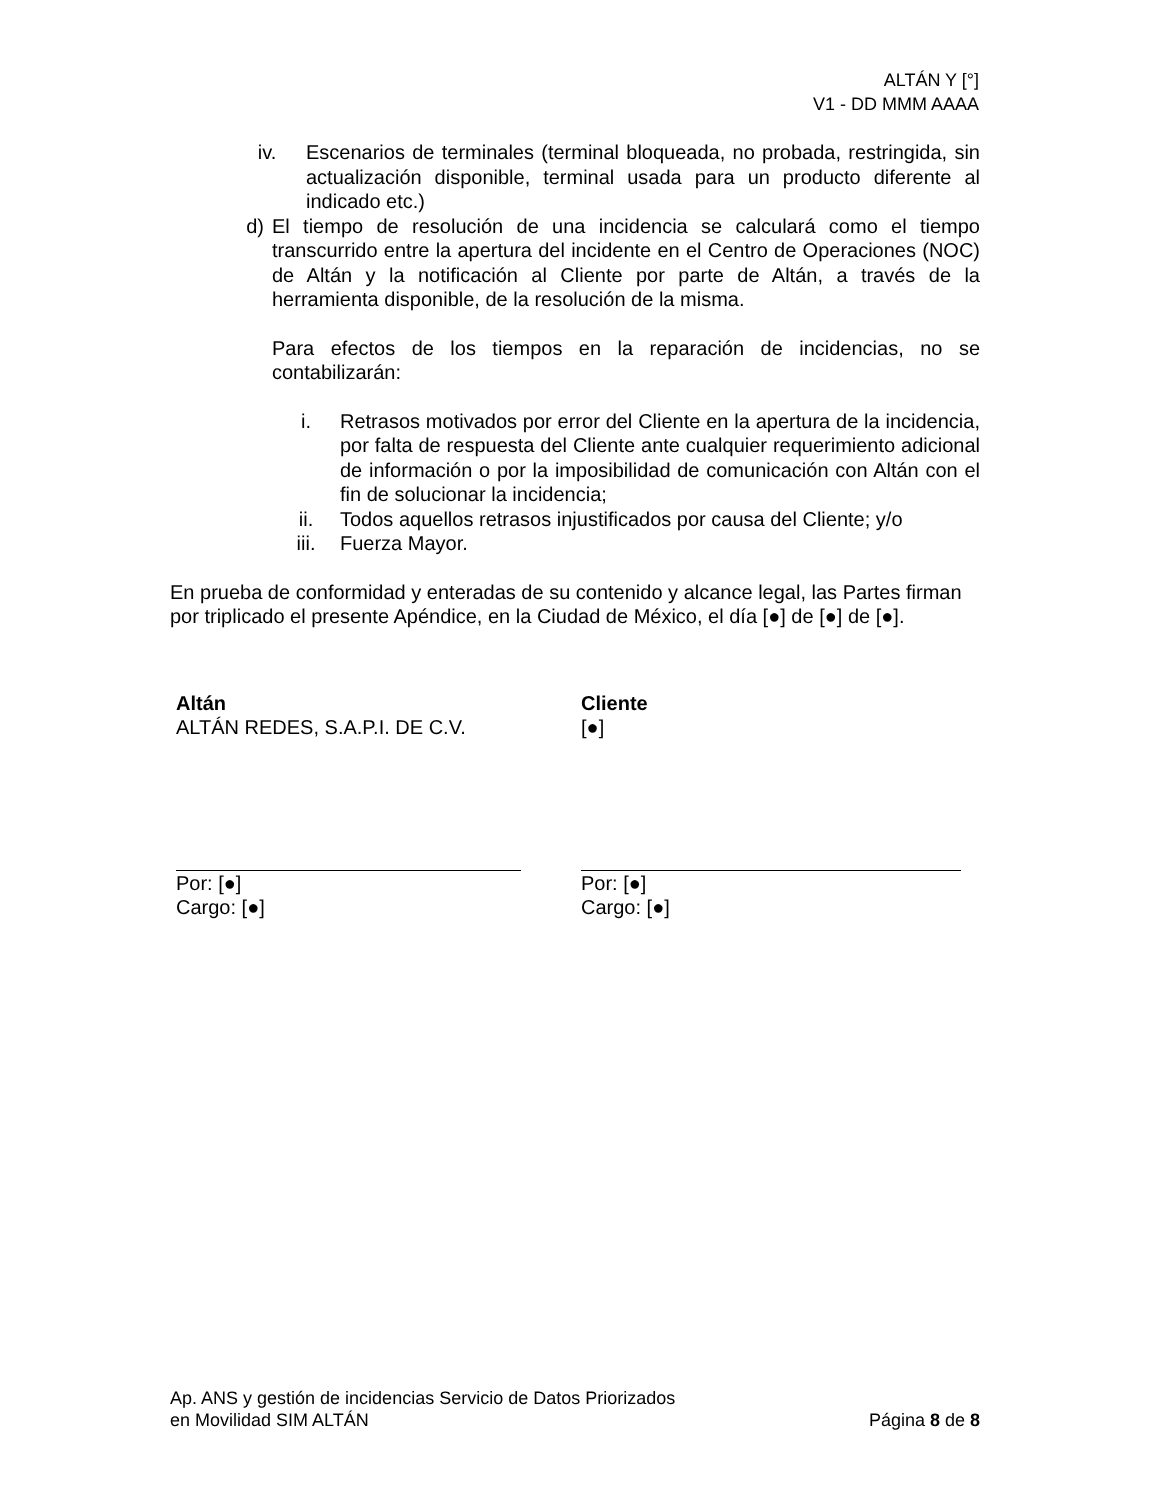ALTÁN Y [°]
V1 - DD MMM AAAA
iv. Escenarios de terminales (terminal bloqueada, no probada, restringida, sin actualización disponible, terminal usada para un producto diferente al indicado etc.)
d) El tiempo de resolución de una incidencia se calculará como el tiempo transcurrido entre la apertura del incidente en el Centro de Operaciones (NOC) de Altán y la notificación al Cliente por parte de Altán, a través de la herramienta disponible, de la resolución de la misma.
Para efectos de los tiempos en la reparación de incidencias, no se contabilizarán:
i. Retrasos motivados por error del Cliente en la apertura de la incidencia, por falta de respuesta del Cliente ante cualquier requerimiento adicional de información o por la imposibilidad de comunicación con Altán con el fin de solucionar la incidencia;
ii. Todos aquellos retrasos injustificados por causa del Cliente; y/o
iii. Fuerza Mayor.
En prueba de conformidad y enteradas de su contenido y alcance legal, las Partes firman por triplicado el presente Apéndice, en la Ciudad de México, el día [●] de [●] de [●].
Altán
ALTÁN REDES, S.A.P.I. DE C.V.
Por: [●]
Cargo: [●]
Cliente
[●]
Por: [●]
Cargo: [●]
Ap. ANS y gestión de incidencias Servicio de Datos Priorizados
en Movilidad SIM ALTÁN Página 8 de 8